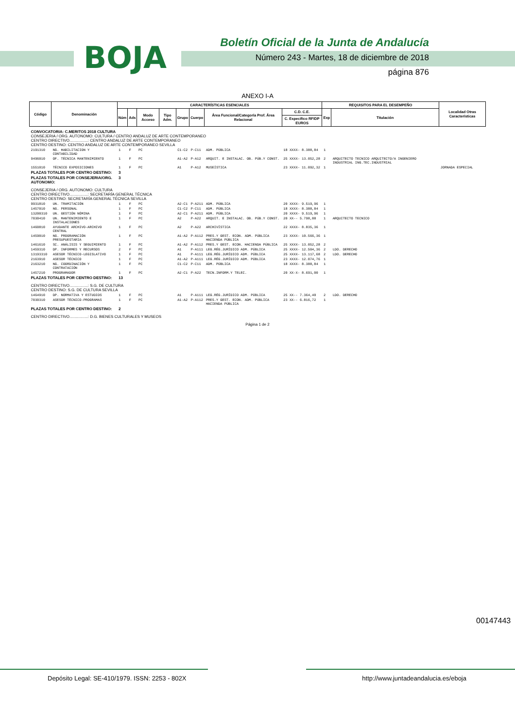BOJA
Boletín Oficial de la Junta de Andalucía
Número 243 - Martes, 18 de diciembre de 2018
página 876
ANEXO I-A
| Código | Denominación | CARACTERÍSTICAS ESENCIALES | | | | | | | | REQUISITOS PARA EL DESEMPEÑO | | Localidad Otras Características |
| --- | --- | --- | --- | --- | --- | --- | --- | --- | --- | --- | --- | --- |
| | | Núm | Ads | Modo Acceso | Tipo Adm. | Grupo | Cuerpo | Área Funcional/Categoría Prof. Área Relacional | C.D. C.E. | Exp | Titulación | |
| | | | | | | | | | C. Específico RFIDP EUROS | | | |
| CONVOCATORIA: C.MERITOS 2018 CULTURA CONSEJERIA / ORG. AUTONOMO: CULTURA / CENTRO ANDALUZ DE ARTE CONTEMPORANEO CENTRO DIRECTIVO.................: CENTRO ANDALUZ DE ARTE CONTEMPORANEO CENTRO DESTINO: CENTRO ANDALUZ DE ARTE CONTEMPORANEO SEVILLA | | | | | | | | | | | | |
| 2191310 | NG. HABILITACION Y CONTABILIDAD | 1 | F | PC | | C1-C2 | P-C11 | ADM. PÚBLICA | 18 XXXX- 8.388,84 | 1 | | |
| 9496010 | OF. TÉCNICA MANTENIMIENTO | 1 | F | PC | | A1-A2 | P-A12 | ARQUIT. E INSTALAC. OB. PÚB.Y CONST. | 25 XXXX- 13.052,28 | 2 | ARQUITECTO TECNICO ARQUITECTO/A INGENIERO INDUSTRIAL ING.TEC.INDUSTRIAL | |
| 1551010 | TÉCNICO EXPOSICIONES | 1 | F | PC | | A1 | P-A12 | MUSEÍSTICA | 23 XXXX- 11.092,32 | 1 | | JORNADA ESPECIAL |
| PLAZAS TOTALES POR CENTRO DESTINO: | | 3 | | | | | | | | | | |
| PLAZAS TOTALES POR CONSEJERIA/ORG. AUTONOMO: | | 3 | | | | | | | | | | |
| CONSEJERIA / ORG. AUTONOMO: CULTURA CENTRO DIRECTIVO.................: SECRETARÍA GENERAL TÉCNICA CENTRO DESTINO: SECRETARÍA GENERAL TÉCNICA SEVILLA | | | | | | | | | | | | |
| 9931810 | UN. TRAMITACIÓN | 1 | F | PC | | A2-C1 | P-A211 | ADM. PÚBLICA | 20 XXXX- 9.519,96 | 1 | | |
| 1457010 | NG. PERSONAL | 1 | F | PC | | C1-C2 | P-C11 | ADM. PÚBLICA | 18 XXXX- 8.388,84 | 1 | | |
| 13200310 | UN. GESTIÓN NÓMINA | 1 | F | PC | | A2-C1 | P-A211 | ADM. PÚBLICA | 20 XXXX- 9.519,96 | 1 | | |
| 7030410 | UN. MANTENIMIENTO E INSTALACIONES | 1 | F | PC | | A2 | P-A22 | ARQUIT. E INSTALAC. OB. PÚB.Y CONST. | 20 XX-- 5.798,88 | 1 | ARQUITECTO TECNICO | |
| 1460810 | AYUDANTE ARCHIVO-ARCHIVO CENTRAL | 1 | F | PC | | A2 | P-A22 | ARCHIVÍSTICA | 22 XXXX- 8.835,36 | 1 | | |
| 1459010 | NG. PROGRAMACIÓN PRESUPUESTARIA | 1 | F | PC | | A1-A2 | P-A112 | PRES.Y GEST. ECON. ADM. PÚBLICA HACIENDA PÚBLICA | 23 XXXX- 10.566,36 | 1 | | |
| 1461610 | SC. ANÁLISIS Y SEGUIMIENTO | 1 | F | PC | | A1-A2 | P-A112 | PRES.Y GEST. ECON. HACIENDA PÚBLICA | 25 XXXX- 13.052,28 | 2 | | |
| 1459310 | DP. INFORMES Y RECURSOS | 2 | F | PC | | A1 | P-A111 | LEG.RÉG.JURÍDICO ADM. PÚBLICA | 25 XXXX- 12.504,36 | 2 | LDO. DERECHO | |
| 13193310 | ASESOR TÉCNICO-LEGISLATIVO | 1 | F | PC | | A1 | P-A111 | LEG.RÉG.JURÍDICO ADM. PÚBLICA | 25 XXXX- 13.117,68 | 2 | LDO. DERECHO | |
| 2163910 | ASESOR TÉCNICO | 1 | F | PC | | A1-A2 | P-A111 | LEG.RÉG.JURÍDICO ADM. PÚBLICA | 23 XXXX- 12.074,76 | 1 | | |
| 2163210 | NG. COORDINACIÓN Y CONTRATACIÓN | 1 | F | PC | | C1-C2 | P-C11 | ADM. PÚBLICA | 18 XXXX- 8.388,84 | 1 | | |
| 1457210 | PROGRAMADOR | 1 | F | PC | | A2-C1 | P-A22 | TECN.INFORM.Y TELEC. | 20 XX-X- 8.691,00 | 1 | | |
| PLAZAS TOTALES POR CENTRO DESTINO: | | 13 | | | | | | | | | | |
| CENTRO DIRECTIVO.................: S.G. DE CULTURA CENTRO DESTINO: S.G. DE CULTURA SEVILLA | | | | | | | | | | | | |
| 1464910 | DP. NORMATIVA Y ESTUDIOS | 1 | F | PC | | A1 | P-A111 | LEG.RÉG.JURÍDICO ADM. PÚBLICA | 25 XX-- 7.364,40 | 2 | LDO. DERECHO | |
| 7030310 | ASESOR TÉCNICO-PROGRAMAS | 1 | F | PC | | A1-A2 | P-A112 | PRES.Y GEST. ECON. ADM. PÚBLICA HACIENDA PÚBLICA | 23 XX-- 6.816,72 | 1 | | |
| PLAZAS TOTALES POR CENTRO DESTINO: | | 2 | | | | | | | | | | |
| CENTRO DIRECTIVO.................: D.G. BIENES CULTURALES Y MUSEOS | | | | | | | | | | | | |
Página 1 de 2
00147443
Depósito Legal: SE-410/1979. ISSN: 2253 - 802X http://www.juntadeandalucia.es/eboja